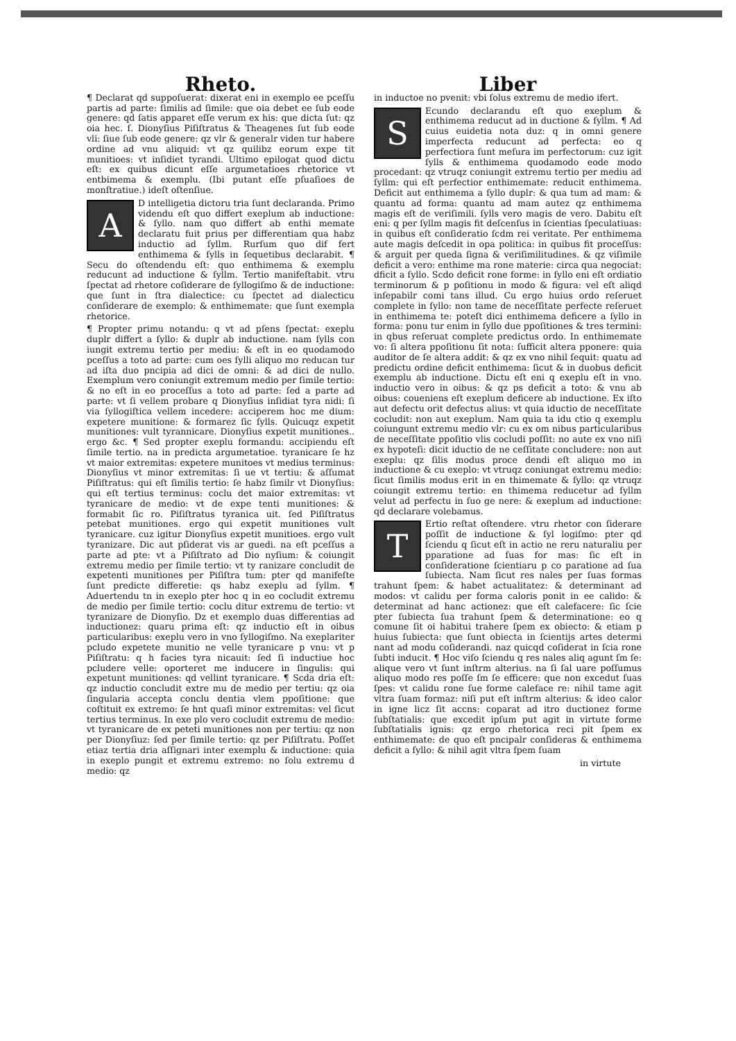Rheto.
¶ Declarat qd suppoſuerat: dixerat eni in exemplo ee pceſſu partis ad parte: ſimilis ad ſimile: que oia debet ee ſub eode genere: qd ſatis apparet eſſe verum ex his: que dicta ſut: qz oia hec. ſ. Dionyſius Piſiſtratus & Theagenes ſut ſub eode vli: ſiue ſub eode genere: qz vlr & generalr viden tur habere ordine ad vnu aliquid: vt qz quilibz eorum expe tit munitioes: vt inſidiet tyrandi. Ultimo epilogat quod dictu eſt: ex quibus dicunt eſſe argumetatioes rhetorice vt entbimema & exemplu. (Ibi putant eſſe pſuaſioes de monſtratiue.) ideſt oſtenſiue.
AD intelligetia dictoru tria ſunt declaranda. Primo videndu eſt quo differt exeplum ab inductione: & ſyllo. nam quo differt ab enthi memate declaratu fuit prius per differentiam qua habz inductio ad ſyllm. Rurſum quo dif fert enthimema & ſylls in ſequetibus declarabit. ¶ Secu do oſtendendu eſt: quo enthimema & exemplu reducunt ad inductione & ſyllm. Tertio manifeſtabit. vtru ſpectat ad rhetore coſiderare de ſyllogiſmo & de inductione: que ſunt in ſtra dialectice: cu ſpectet ad dialecticu conſiderare de exemplo: & enthimemate: que ſunt exempla rhetorice.
¶ Propter primu notandu: q vt ad pſens ſpectat: exeplu duplr differt a ſyllo: & duplr ab inductione. nam ſylls con iungit extremu tertio per mediu: & eſt in eo quodamodo pceſſus a toto ad parte: cum oes ſylli aliquo mo reducan tur ad iſta duo pncipia ad dici de omni: & ad dici de nullo. Exemplum vero coniungit extremum medio per ſimile tertio: & no eſt in eo proceſſus a toto ad parte: ſed a parte ad parte: vt ſi vellem probare q Dionyſius inſidiat tyra nidi: ſi via ſyllogiſtica vellem incedere: acciperem hoc me dium: expetere munitione: & formarez ſic ſylls. Quicuqz expetit munitiones: vult tyrannicare. Dionyſius expetit munitiones.. ergo &c. ¶ Sed propter exeplu formandu: accipiendu eſt ſimile tertio. na in predicta argumetatioe. tyranicare ſe hz vt maior extremitas: expetere munitoes vt medius terminus: Dionyſius vt minor extremitas: ſi ue vt tertiu: & aſſumat Piſiſtratus: qui eſt ſimilis tertio: ſe habz ſimilr vt Dionyſius: qui eſt tertius terminus: coclu det maior extremitas: vt tyranicare de medio: vt de expe tenti munitiones: & formabit ſic ro. Piſiſtratus tyranica uit. ſed Piſiſtratus petebat munitiones. ergo qui expetit munitiones vult tyranicare. cuz igitur Dionyſius expetit munitioes. ergo vult tyranizare. Dic aut pſiderat vis ar guedi. na eſt pceſſus a parte ad pte: vt a Piſiſtrato ad Dio nyſium: & coiungit extremu medio per ſimile tertio: vt ty ranizare concludit de expetenti munitiones per Piſiſtra tum: pter qd manifeſte ſunt predicte differetie: qs habz exeplu ad ſyllm. ¶ Aduertendu tn in exeplo pter hoc q in eo cocludit extremu de medio per ſimile tertio: coclu ditur extremu de tertio: vt tyranizare de Dionyſio. Dz et exemplo duas differentias ad inductionez: quaru prima eſt: qz inductio eſt in oibus particularibus: exeplu vero in vno ſyllogiſmo. Na exeplariter pcludo expetete munitio ne velle tyranicare p vnu: vt p Piſiſtratu: q h facies tyra nicauit: ſed ſi inductiue hoc pcludere velle: oporteret me inducere in ſingulis: qui expetunt munitiones: qd vellint tyranicare. ¶ Scda dria eſt: qz inductio concludit extre mu de medio per tertiu: qz oia ſingularia accepta conclu dentia vlem ppoſitione: que coſtituit ex extremo: ſe hnt quaſi minor extremitas: vel ſicut tertius terminus. In exe plo vero cocludit extremu de medio: vt tyranicare de ex peteti munitiones non per tertiu: qz non per Dionyſiuz: ſed per ſimile tertio: qz per Piſiſtratu. Poſſet etiaz tertia dria aſſignari inter exemplu & inductione: quia in exeplo pungit et extremu extremo: no ſolu extremu d medio: qz
Liber
in inductoe no pvenit: vbi ſolus extremu de medio ifert.
SEcundo declarandu eſt quo exeplum & enthimema reducut ad in ductione & ſyllm. ¶ Ad cuius euidetia nota duz: q in omni genere imperfecta reducunt ad perfecta: eo q perfectiora ſunt meſura im perfectorum: cuz igit ſylls & enthimema quodamodo eode modo procedant: qz vtruqz coniungit extremu tertio per mediu ad ſyllm: qui eſt perfectior enthimemate: reducit enthimema. Deficit aut enthimema a ſyllo duplr: & qua tum ad mam: & quantu ad forma: quantu ad mam autez qz enthimema magis eſt de veriſimili. ſylls vero magis de vero. Dabitu eſt eni: q per ſyllm magis fit deſcenſus in ſcientias ſpeculatiuas: in quibus eſt conſideratio ſcdm rei veritate. Per enthimema aute magis deſcedit in opa politica: in quibus fit proceſſus: & arguit per queda ſigna & veriſimilitudines. & qz viſimile deficit a vero: enthime ma rone materie: circa qua negociat: dficit a ſyllo. Scdo deficit rone forme: in ſyllo eni eſt ordiatio terminorum & p poſitionu in modo & figura: vel eſt aliqd inſepabilr comi tans illud. Cu ergo huius ordo reſeruet complete in ſyllo: non tame de neceſſitate perfecte reſeruet in enthimema te: poteſt dici enthimema deficere a ſyllo in forma: ponu tur enim in ſyllo due ppoſitiones & tres termini: in qbus reſeruat complete predictus ordo. In enthimemate vo: ſi altera ppoſitionu ſit nota: ſufficit altera pponere: quia auditor de ſe altera addit: & qz ex vno nihil ſequit: quatu ad predictu ordine deficit enthimema: ſicut & in duobus deficit exemplu ab inductione. Dictu eſt eni q exeplu eſt in vno. inductio vero in oibus: & qz ps deficit a toto: & vnu ab oibus: coueniens eſt exeplum deficere ab inductione. Ex iſto aut defectu orit defectus alius: vt quia iductio de neceſſitate cocludit: non aut exeplum. Nam quia ta idu ctio q exemplu coiungunt extremu medio vlr: cu ex om nibus particularibus de neceſſitate ppoſitio vlis cocludi poſſit: no aute ex vno niſi ex hypoteſi: dicit iductio de ne ceſſitate concludere: non aut exeplu: qz ſilis modus proce dendi eſt aliquo mo in inductione & cu exeplo: vt vtruqz coniungat extremu medio: ſicut ſimilis modus erit in en thimemate & ſyllo: qz vtruqz coiungit extremu tertio: en thimema reducetur ad ſyllm velut ad perfectu in ſuo ge nere: & exeplum ad inductione: qd declarare volebamus.
TErtio reſtat oſtendere. vtru rhetor con ſiderare poſſit de inductione & ſyl logiſmo: pter qd ſciendu q ſicut eſt in actio ne reru naturaliu per pparatione ad ſuas for mas: ſic eſt in conſideratione ſcientiaru p co paratione ad ſua ſubiecta. Nam ſicut res nales per ſuas formas trahunt ſpem: & habet actualitatez: & determinant ad modos: vt calidu per forma caloris ponit in ee calido: & determinat ad hanc actionez: que eſt calefacere: ſic ſcie pter ſubiecta ſua trahunt ſpem & determinatione: eo q comune ſit oi habitui trahere ſpem ex obiecto: & etiam p huius ſubiecta: que ſunt obiecta in ſcientijs artes determi nant ad modu coſiderandi. naz quicqd coſiderat in ſcia rone ſubti inducit. ¶ Hoc viſo ſciendu q res nales aliq agunt ſm ſe: alique vero vt ſunt inſtrm alterius. na ſi ſal uare poſſumus aliquo modo res poſſe ſm ſe efficere: que non excedut ſuas ſpes: vt calidu rone ſue forme caleface re: nihil tame agit vltra ſuam formaz: niſi put eſt inſtrm alterius: & ideo calor in igne licz ſit accns: coparat ad itro ductionez forme ſubſtatialis: que excedit ipſum put agit in virtute forme ſubſtatialis ignis: qz ergo rhetorica reci pit ſpem ex enthimemate: de quo eſt pncipalr conſideras & enthimema deficit a ſyllo: & nihil agit vltra ſpem ſuam
in virtute